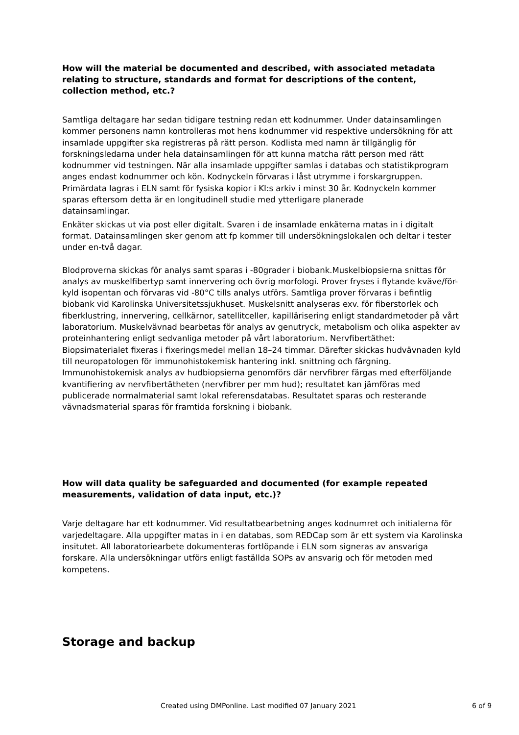How will the material be documented and described, with associated metadata relating to structure, standards and format for descriptions of the content, collection method, etc.?
Samtliga deltagare har sedan tidigare testning redan ett kodnummer. Under datainsamlingen kommer personens namn kontrolleras mot hens kodnummer vid respektive undersökning för att insamlade uppgifter ska registreras på rätt person. Kodlista med namn är tillgänglig för forskningsledarna under hela datainsamlingen för att kunna matcha rätt person med rätt kodnummer vid testningen. När alla insamlade uppgifter samlas i databas och statistikprogram anges endast kodnummer och kön. Kodnyckeln förvaras i låst utrymme i forskargruppen. Primärdata lagras i ELN samt för fysiska kopior i KI:s arkiv i minst 30 år. Kodnyckeln kommer sparas eftersom detta är en longitudinell studie med ytterligare planerade
datainsamlingar.
Enkäter skickas ut via post eller digitalt. Svaren i de insamlade enkäterna matas in i digitalt format. Datainsamlingen sker genom att fp kommer till undersökningslokalen och deltar i tester under en-två dagar.
Blodproverna skickas för analys samt sparas i -80grader i biobank.Muskelbiopsierna snittas för analys av muskelfibertyp samt innervering och övrig morfologi. Prover fryses i flytande kväve/för-kyld isopentan och förvaras vid -80°C tills analys utförs. Samtliga prover förvaras i befintlig biobank vid Karolinska Universitetssjukhuset. Muskelsnitt analyseras exv. för fiberstorlek och fiberklustring, innervering, cellkärnor, satellitceller, kapillärisering enligt standardmetoder på vårt laboratorium. Muskelvävnad bearbetas för analys av genutryck, metabolism och olika aspekter av proteinhantering enligt sedvanliga metoder på vårt laboratorium. Nervfibertäthet: Biopsimaterialet fixeras i fixeringsmedel mellan 18–24 timmar. Därefter skickas hudvävnaden kyld till neuropatologen för immunohistokemisk hantering inkl. snittning och färgning. Immunohistokemisk analys av hudbiopsierna genomförs där nervfibrer färgas med efterföljande kvantifiering av nervfibertätheten (nervfibrer per mm hud); resultatet kan jämföras med publicerade normalmaterial samt lokal referensdatabas. Resultatet sparas och resterande vävnadsmaterial sparas för framtida forskning i biobank.
How will data quality be safeguarded and documented (for example repeated measurements, validation of data input, etc.)?
Varje deltagare har ett kodnummer. Vid resultatbearbetning anges kodnumret och initialerna för varjedeltagare. Alla uppgifter matas in i en databas, som REDCap som är ett system via Karolinska insitutet. All laboratoriearbete dokumenteras fortlöpande i ELN som signeras av ansvariga forskare. Alla undersökningar utförs enligt faställda SOPs av ansvarig och för metoden med kompetens.
Storage and backup
Created using DMPonline. Last modified 07 January 2021 6 of 9